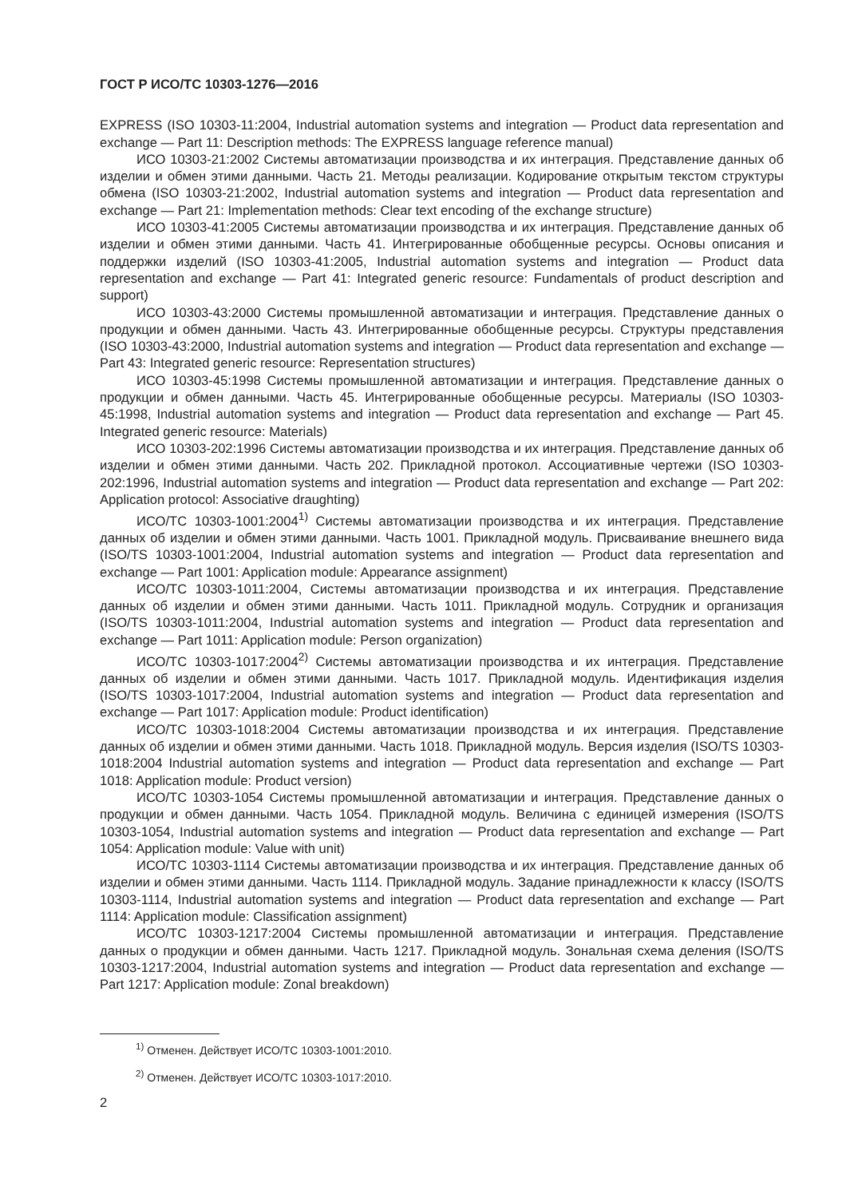ГОСТ Р ИСО/ТС 10303-1276—2016
EXPRESS (ISO 10303-11:2004, Industrial automation systems and integration — Product data representation and exchange — Part 11: Description methods: The EXPRESS language reference manual)
ИСО 10303-21:2002 Системы автоматизации производства и их интеграция. Представление данных об изделии и обмен этими данными. Часть 21. Методы реализации. Кодирование открытым текстом структуры обмена (ISO 10303-21:2002, Industrial automation systems and integration — Product data representation and exchange — Part 21: Implementation methods: Clear text encoding of the exchange structure)
ИСО 10303-41:2005 Системы автоматизации производства и их интеграция. Представление данных об изделии и обмен этими данными. Часть 41. Интегрированные обобщенные ресурсы. Основы описания и поддержки изделий (ISO 10303-41:2005, Industrial automation systems and integration — Product data representation and exchange — Part 41: Integrated generic resource: Fundamentals of product description and support)
ИСО 10303-43:2000 Системы промышленной автоматизации и интеграция. Представление данных о продукции и обмен данными. Часть 43. Интегрированные обобщенные ресурсы. Структуры представления (ISO 10303-43:2000, Industrial automation systems and integration — Product data representation and exchange — Part 43: Integrated generic resource: Representation structures)
ИСО 10303-45:1998 Системы промышленной автоматизации и интеграция. Представление данных о продукции и обмен данными. Часть 45. Интегрированные обобщенные ресурсы. Материалы (ISO 10303-45:1998, Industrial automation systems and integration — Product data representation and exchange — Part 45. Integrated generic resource: Materials)
ИСО 10303-202:1996 Системы автоматизации производства и их интеграция. Представление данных об изделии и обмен этими данными. Часть 202. Прикладной протокол. Ассоциативные чертежи (ISO 10303-202:1996, Industrial automation systems and integration — Product data representation and exchange — Part 202: Application protocol: Associative draughting)
ИСО/ТС 10303-1001:2004<sup>1)</sup> Системы автоматизации производства и их интеграция. Представление данных об изделии и обмен этими данными. Часть 1001. Прикладной модуль. Присваивание внешнего вида (ISO/TS 10303-1001:2004, Industrial automation systems and integration — Product data representation and exchange — Part 1001: Application module: Appearance assignment)
ИСО/ТС 10303-1011:2004, Системы автоматизации производства и их интеграция. Представление данных об изделии и обмен этими данными. Часть 1011. Прикладной модуль. Сотрудник и организация (ISO/TS 10303-1011:2004, Industrial automation systems and integration — Product data representation and exchange — Part 1011: Application module: Person organization)
ИСО/ТС 10303-1017:2004<sup>2)</sup> Системы автоматизации производства и их интеграция. Представление данных об изделии и обмен этими данными. Часть 1017. Прикладной модуль. Идентификация изделия (ISO/TS 10303-1017:2004, Industrial automation systems and integration — Product data representation and exchange — Part 1017: Application module: Product identification)
ИСО/ТС 10303-1018:2004 Системы автоматизации производства и их интеграция. Представление данных об изделии и обмен этими данными. Часть 1018. Прикладной модуль. Версия изделия (ISO/TS 10303-1018:2004 Industrial automation systems and integration — Product data representation and exchange — Part 1018: Application module: Product version)
ИСО/ТС 10303-1054 Системы промышленной автоматизации и интеграция. Представление данных о продукции и обмен данными. Часть 1054. Прикладной модуль. Величина с единицей измерения (ISO/TS 10303-1054, Industrial automation systems and integration — Product data representation and exchange — Part 1054: Application module: Value with unit)
ИСО/ТС 10303-1114 Системы автоматизации производства и их интеграция. Представление данных об изделии и обмен этими данными. Часть 1114. Прикладной модуль. Задание принадлежности к классу (ISO/TS 10303-1114, Industrial automation systems and integration — Product data representation and exchange — Part 1114: Application module: Classification assignment)
ИСО/ТС 10303-1217:2004 Системы промышленной автоматизации и интеграция. Представление данных о продукции и обмен данными. Часть 1217. Прикладной модуль. Зональная схема деления (ISO/TS 10303-1217:2004, Industrial automation systems and integration — Product data representation and exchange — Part 1217: Application module: Zonal breakdown)
<sup>1)</sup> Отменен. Действует ИСО/ТС 10303-1001:2010.
<sup>2)</sup> Отменен. Действует ИСО/ТС 10303-1017:2010.
2